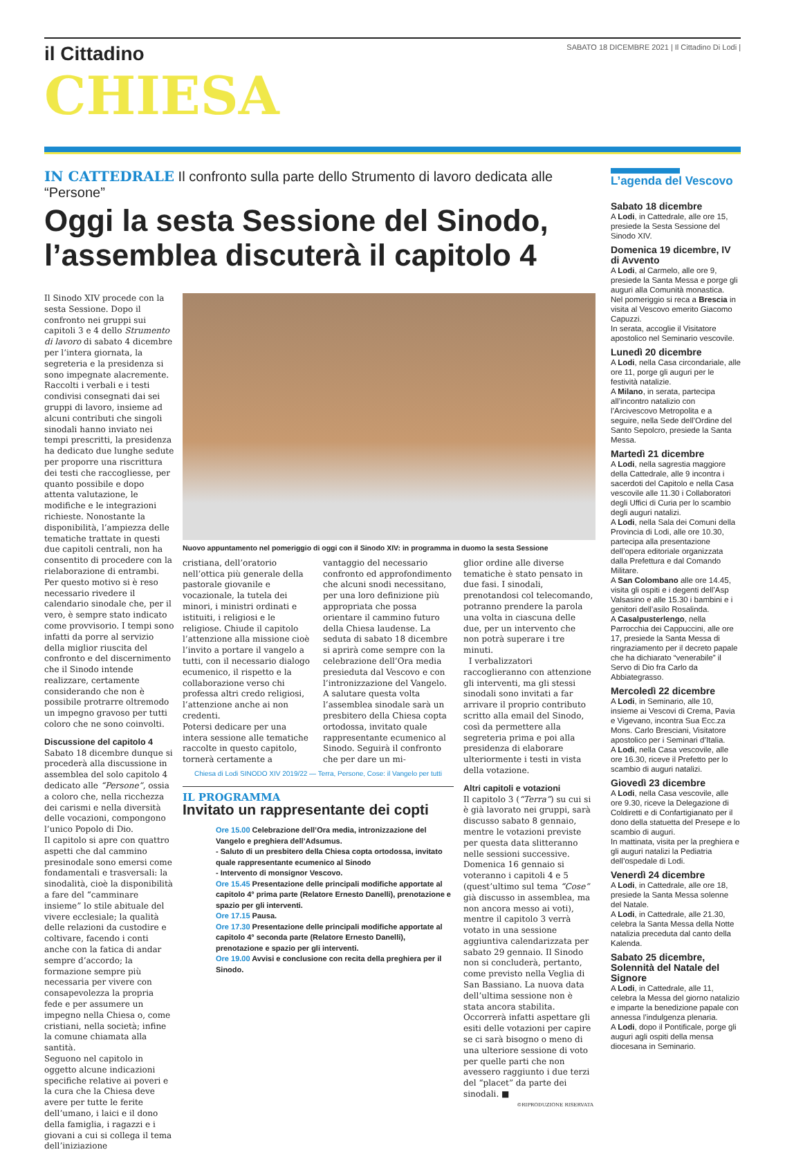il Cittadino
SABATO 18 DICEMBRE 2021 | Il Cittadino Di Lodi |
CHIESA
IN CATTEDRALE Il confronto sulla parte dello Strumento di lavoro dedicata alle “Persone”
Oggi la sesta Sessione del Sinodo, l’assemblea discuterà il capitolo 4
Il Sinodo XIV procede con la sesta Sessione. Dopo il confronto nei gruppi sui capitoli 3 e 4 dello Strumento di lavoro di sabato 4 dicembre per l’intera giornata, la segreteria e la presidenza si sono impegnate alacremente. Raccolti i verbali e i testi condivisi consegnati dai sei gruppi di lavoro, insieme ad alcuni contributi che singoli sinodali hanno inviato nei tempi prescritti, la presidenza ha dedicato due lunghe sedute per proporre una riscrittura dei testi che raccogliesse, per quanto possibile e dopo attenta valutazione, le modifiche e le integrazioni richieste. Nonostante la disponibilità, l’ampiezza delle tematiche trattate in questi due capitoli centrali, non ha consentito di procedere con la rielaborazione di entrambi. Per questo motivo si è reso necessario rivedere il calendario sinodale che, per il vero, è sempre stato indicato come provvisorio. I tempi sono infatti da porre al servizio della miglior riuscita del confronto e del discernimento che il Sinodo intende realizzare, certamente considerando che non è possibile protrarre oltremodo un impegno gravoso per tutti coloro che ne sono coinvolti.
Discussione del capitolo 4
Sabato 18 dicembre dunque si procederà alla discussione in assemblea del solo capitolo 4 dedicato alle “Persone”, ossia a coloro che, nella ricchezza dei carismi e nella diversità delle vocazioni, compongono l’unico Popolo di Dio.
Il capitolo si apre con quattro aspetti che dal cammino presinodale sono emersi come fondamentali e trasversali: la sinodalità, cioè la disponibilità a fare del “camminare insieme” lo stile abituale del vivere ecclesiale; la qualità delle relazioni da custodire e coltivare, facendo i conti anche con la fatica di andar sempre d’accordo; la formazione sempre più necessaria per vivere con consapevolezza la propria fede e per assumere un impegno nella Chiesa o, come cristiani, nella società; infine la comune chiamata alla santità.
Seguono nel capitolo in oggetto alcune indicazioni specifiche relative ai poveri e la cura che la Chiesa deve avere per tutte le ferite dell’umano, i laici e il dono della famiglia, i ragazzi e i giovani a cui si collega il tema dell’iniziazione
Nuovo appuntamento nel pomeriggio di oggi con il Sinodo XIV: in programma in duomo la sesta Sessione
cristiana, dell’oratorio nell’ottica più generale della pastorale giovanile e vocazionale, la tutela dei minori, i ministri ordinati e istituiti, i religiosi e le religiose. Chiude il capitolo l’attenzione alla missione cioè l’invito a portare il vangelo a tutti, con il necessario dialogo ecumenico, il rispetto e la collaborazione verso chi professa altri credo religiosi, l’attenzione anche ai non credenti.
Potersi dedicare per una intera sessione alle tematiche raccolte in questo capitolo, tornerà certamente a vantaggio del necessario confronto ed approfondimento che alcuni snodi necessitano, per una loro definizione più appropriata che possa orientare il cammino futuro della Chiesa laudense. La seduta di sabato 18 dicembre si aprirà come sempre con la celebrazione dell’Ora media presieduta dal Vescovo e con l’intronizzazione del Vangelo. A salutare questa volta l’assemblea sinodale sarà un presbitero della Chiesa copta ortodossa, invitato quale rappresentante ecumenico al Sinodo. Seguirà il confronto che per dare un mi-
Chiesa di Lodi SINODO XIV 2019/22 — Terra, Persone, Cose: il Vangelo per tutti
IL PROGRAMMA
Invitato un rappresentante dei copti
Ore 15.00 Celebrazione dell’Ora media, intronizzazione del Vangelo e preghiera dell’Adsumus.
- Saluto di un presbitero della Chiesa copta ortodossa, invitato quale rappresentante ecumenico al Sinodo
- Intervento di monsignor Vescovo.
Ore 15.45 Presentazione delle principali modifiche apportate al capitolo 4° prima parte (Relatore Ernesto Danelli), prenotazione e spazio per gli interventi.
Ore 17.15 Pausa.
Ore 17.30 Presentazione delle principali modifiche apportate al capitolo 4° seconda parte (Relatore Ernesto Danelli), prenotazione e spazio per gli interventi.
Ore 19.00 Avvisi e conclusione con recita della preghiera per il Sinodo.
glior ordine alle diverse tematiche è stato pensato in due fasi. I sinodali, prenotandosi col telecomando, potranno prendere la parola una volta in ciascuna delle due, per un intervento che non potrà superare i tre minuti.
I verbalizzatori raccoglieranno con attenzione gli interventi, ma gli stessi sinodali sono invitati a far arrivare il proprio contributo scritto alla email del Sinodo, così da permettere alla segreteria prima e poi alla presidenza di elaborare ulteriormente i testi in vista della votazione.
Altri capitoli e votazioni
Il capitolo 3 (“Terra”) su cui si è già lavorato nei gruppi, sarà discusso sabato 8 gennaio, mentre le votazioni previste per questa data slitteranno nelle sessioni successive. Domenica 16 gennaio si voteranno i capitoli 4 e 5 (quest’ultimo sul tema “Cose” già discusso in assemblea, ma non ancora messo ai voti), mentre il capitolo 3 verrà votato in una sessione aggiuntiva calendarizzata per sabato 29 gennaio. Il Sinodo non si concluderà, pertanto, come previsto nella Veglia di San Bassiano. La nuova data dell’ultima sessione non è stata ancora stabilita. Occorrerà infatti aspettare gli esiti delle votazioni per capire se ci sarà bisogno o meno di una ulteriore sessione di voto per quelle parti che non avessero raggiunto i due terzi del “placet” da parte dei sinodali. ■
©RIPRODUZIONE RISERVATA
L’agenda del Vescovo
Sabato 18 dicembre
A Lodi, in Cattedrale, alle ore 15, presiede la Sesta Sessione del Sinodo XIV.
Domenica 19 dicembre, IV di Avvento
A Lodi, al Carmelo, alle ore 9, presiede la Santa Messa e porge gli auguri alla Comunità monastica.
Nel pomeriggio si reca a Brescia in visita al Vescovo emerito Giacomo Capuzzi.
In serata, accoglie il Visitatore apostolico nel Seminario vescovile.
Lunedì 20 dicembre
A Lodi, nella Casa circondariale, alle ore 11, porge gli auguri per le festività natalizie.
A Milano, in serata, partecipa all’incontro natalizio con l’Arcivescovo Metropolita e a seguire, nella Sede dell’Ordine del Santo Sepolcro, presiede la Santa Messa.
Martedì 21 dicembre
A Lodi, nella sagrestia maggiore della Cattedrale, alle 9 incontra i sacerdoti del Capitolo e nella Casa vescovile alle 11.30 i Collaboratori degli Uffici di Curia per lo scambio degli auguri natalizi.
A Lodi, nella Sala dei Comuni della Provincia di Lodi, alle ore 10.30, partecipa alla presentazione dell’opera editoriale organizzata dalla Prefettura e dal Comando Militare.
A San Colombano alle ore 14.45, visita gli ospiti e i degenti dell’Asp Valsasino e alle 15.30 i bambini e i genitori dell’asilo Rosalinda.
A Casalpusterlengo, nella Parrocchia dei Cappuccini, alle ore 17, presiede la Santa Messa di ringraziamento per il decreto papale che ha dichiarato “venerabile” il Servo di Dio fra Carlo da Abbiategrasso.
Mercoledì 22 dicembre
A Lodi, in Seminario, alle 10, insieme ai Vescovi di Crema, Pavia e Vigevano, incontra Sua Ecc.za Mons. Carlo Bresciani, Visitatore apostolico per i Seminari d’Italia.
A Lodi, nella Casa vescovile, alle ore 16.30, riceve il Prefetto per lo scambio di auguri natalizi.
Giovedì 23 dicembre
A Lodi, nella Casa vescovile, alle ore 9.30, riceve la Delegazione di Coldiretti e di Confartigianato per il dono della statuetta del Presepe e lo scambio di auguri.
In mattinata, visita per la preghiera e gli auguri natalizi la Pediatria dell’ospedale di Lodi.
Venerdì 24 dicembre
A Lodi, in Cattedrale, alle ore 18, presiede la Santa Messa solenne del Natale.
A Lodi, in Cattedrale, alle 21.30, celebra la Santa Messa della Notte natalizia preceduta dal canto della Kalenda.
Sabato 25 dicembre, Solennità del Natale del Signore
A Lodi, in Cattedrale, alle 11, celebra la Messa del giorno natalizio e imparte la benedizione papale con annessa l’indulgenza plenaria.
A Lodi, dopo il Pontificale, porge gli auguri agli ospiti della mensa diocesana in Seminario.